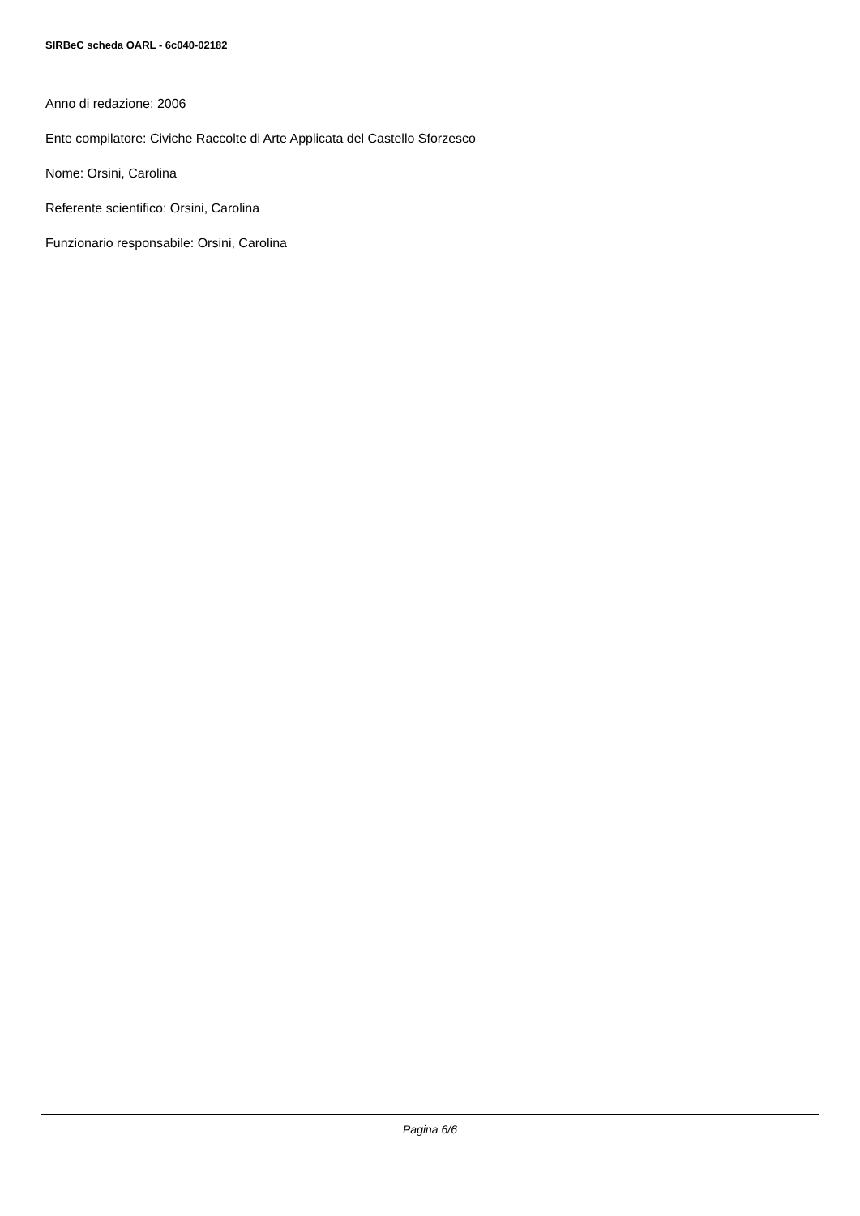SIRBeC scheda OARL - 6c040-02182
Anno di redazione: 2006
Ente compilatore: Civiche Raccolte di Arte Applicata del Castello Sforzesco
Nome: Orsini, Carolina
Referente scientifico: Orsini, Carolina
Funzionario responsabile: Orsini, Carolina
Pagina 6/6